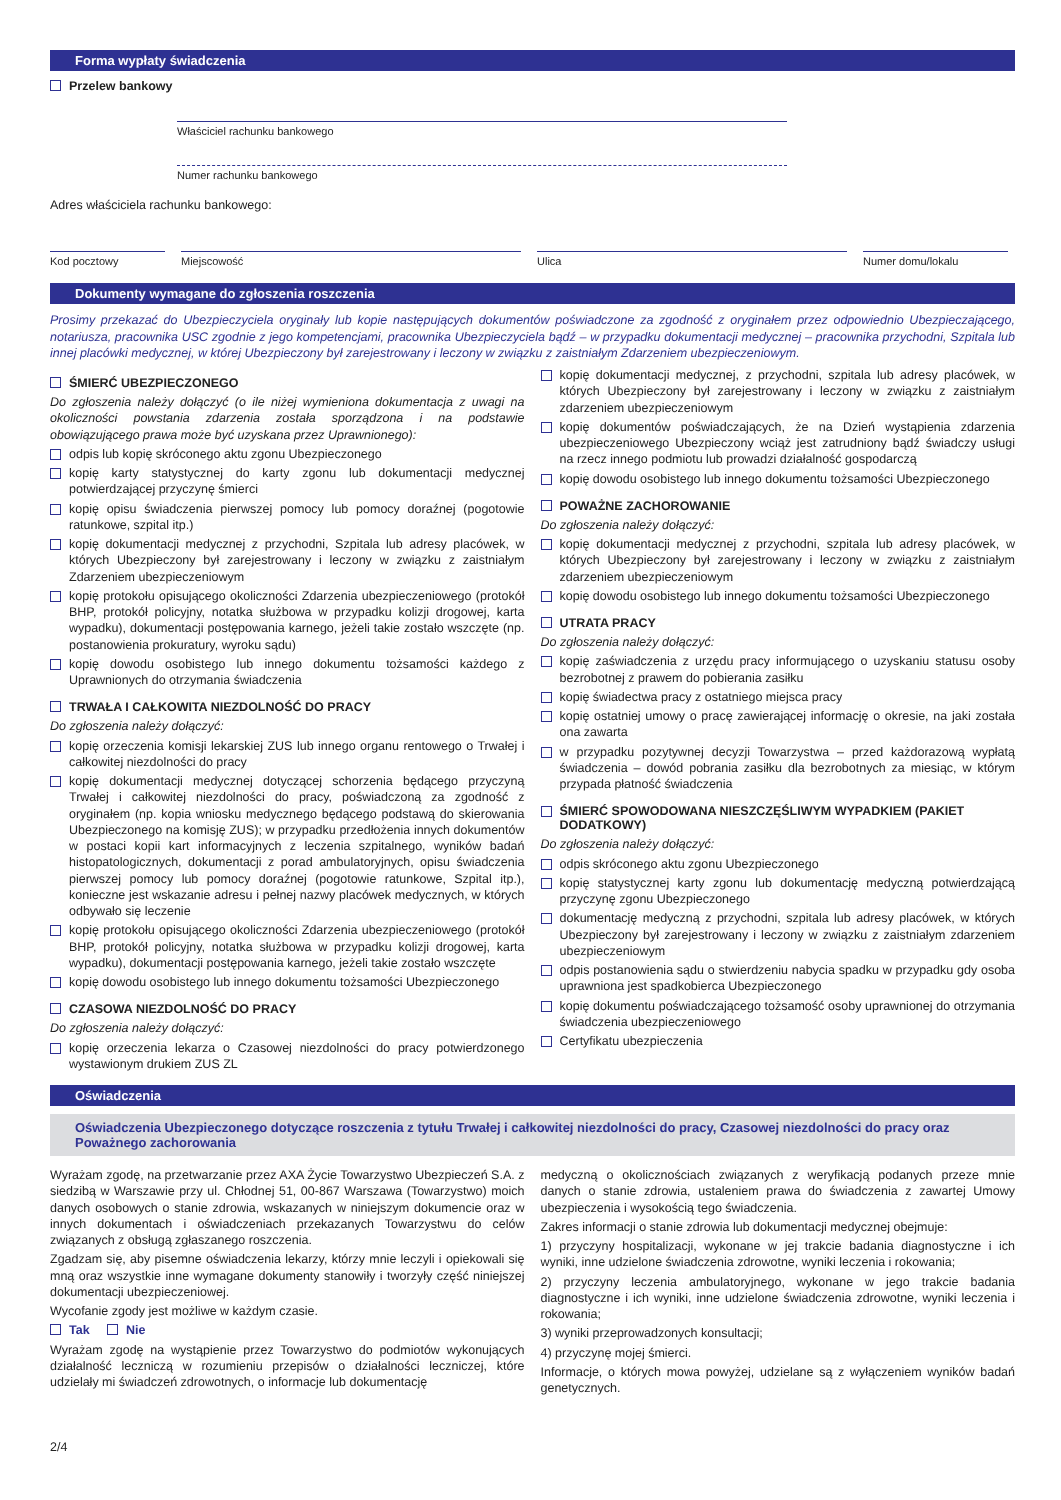Forma wypłaty świadczenia
Przelew bankowy
Właściciel rachunku bankowego
Numer rachunku bankowego
Adres właściciela rachunku bankowego:
Kod pocztowy Miejscowość Ulica Numer domu/lokalu
Dokumenty wymagane do zgłoszenia roszczenia
Prosimy przekazać do Ubezpieczyciela oryginały lub kopie następujących dokumentów poświadczone za zgodność z oryginałem przez odpowiednio Ubezpieczającego, notariusza, pracownika USC zgodnie z jego kompetencjami, pracownika Ubezpieczyciela bądź – w przypadku dokumentacji medycznej – pracownika przychodni, Szpitala lub innej placówki medycznej, w której Ubezpieczony był zarejestrowany i leczony w związku z zaistniałym Zdarzeniem ubezpieczeniowym.
ŚMIERĆ UBEZPIECZONEGO
Do zgłoszenia należy dołączyć (o ile niżej wymieniona dokumentacja z uwagi na okoliczności powstania zdarzenia została sporządzona i na podstawie obowiązującego prawa może być uzyskana przez Uprawnionego):
odpis lub kopię skróconego aktu zgonu Ubezpieczonego
kopię karty statystycznej do karty zgonu lub dokumentacji medycznej potwierdzającej przyczynę śmierci
kopię opisu świadczenia pierwszej pomocy lub pomocy doraźnej (pogotowie ratunkowe, szpital itp.)
kopię dokumentacji medycznej z przychodni, Szpitala lub adresy placówek, w których Ubezpieczony był zarejestrowany i leczony w związku z zaistniałym Zdarzeniem ubezpieczeniowym
kopię protokołu opisującego okoliczności Zdarzenia ubezpieczeniowego (protokół BHP, protokół policyjny, notatka służbowa w przypadku kolizji drogowej, karta wypadku), dokumentacji postępowania karnego, jeżeli takie zostało wszczęte (np. postanowienia prokuratury, wyroku sądu)
kopię dowodu osobistego lub innego dokumentu tożsamości każdego z Uprawnionych do otrzymania świadczenia
TRWAŁA I CAŁKOWITA NIEZDOLNOŚĆ DO PRACY
Do zgłoszenia należy dołączyć:
kopię orzeczenia komisji lekarskiej ZUS lub innego organu rentowego o Trwałej i całkowitej niezdolności do pracy
kopię dokumentacji medycznej dotyczącej schorzenia będącego przyczyną Trwałej i całkowitej niezdolności do pracy, poświadczoną za zgodność z oryginałem (np. kopia wniosku medycznego będącego podstawą do skierowania Ubezpieczonego na komisję ZUS); w przypadku przedłożenia innych dokumentów w postaci kopii kart informacyjnych z leczenia szpitalnego, wyników badań histopatologicznych, dokumentacji z porad ambulatoryjnych, opisu świadczenia pierwszej pomocy lub pomocy doraźnej (pogotowie ratunkowe, Szpital itp.), konieczne jest wskazanie adresu i pełnej nazwy placówek medycznych, w których odbywało się leczenie
kopię protokołu opisującego okoliczności Zdarzenia ubezpieczeniowego (protokół BHP, protokół policyjny, notatka służbowa w przypadku kolizji drogowej, karta wypadku), dokumentacji postępowania karnego, jeżeli takie zostało wszczęte
kopię dowodu osobistego lub innego dokumentu tożsamości Ubezpieczonego
CZASOWA NIEZDOLNOŚĆ DO PRACY
Do zgłoszenia należy dołączyć:
kopię orzeczenia lekarza o Czasowej niezdolności do pracy potwierdzonego wystawionym drukiem ZUS ZL
kopię dokumentacji medycznej, z przychodni, szpitala lub adresy placówek, w których Ubezpieczony był zarejestrowany i leczony w związku z zaistniałym zdarzeniem ubezpieczeniowym
kopię dokumentów poświadczających, że na Dzień wystąpienia zdarzenia ubezpieczeniowego Ubezpieczony wciąż jest zatrudniony bądź świadczy usługi na rzecz innego podmiotu lub prowadzi działalność gospodarczą
kopię dowodu osobistego lub innego dokumentu tożsamości Ubezpieczonego
POWAŻNE ZACHOROWANIE
Do zgłoszenia należy dołączyć:
kopię dokumentacji medycznej z przychodni, szpitala lub adresy placówek, w których Ubezpieczony był zarejestrowany i leczony w związku z zaistniałym zdarzeniem ubezpieczeniowym
kopię dowodu osobistego lub innego dokumentu tożsamości Ubezpieczonego
UTRATA PRACY
Do zgłoszenia należy dołączyć:
kopię zaświadczenia z urzędu pracy informującego o uzyskaniu statusu osoby bezrobotnej z prawem do pobierania zasiłku
kopię świadectwa pracy z ostatniego miejsca pracy
kopię ostatniej umowy o pracę zawierającej informację o okresie, na jaki została ona zawarta
w przypadku pozytywnej decyzji Towarzystwa – przed każdorazową wypłatą świadczenia – dowód pobrania zasiłku dla bezrobotnych za miesiąc, w którym przypada płatność świadczenia
ŚMIERĆ SPOWODOWANA NIESZCZĘŚLIWYM WYPADKIEM (PAKIET DODATKOWY)
Do zgłoszenia należy dołączyć:
odpis skróconego aktu zgonu Ubezpieczonego
kopię statystycznej karty zgonu lub dokumentację medyczną potwierdzającą przyczynę zgonu Ubezpieczonego
dokumentację medyczną z przychodni, szpitala lub adresy placówek, w których Ubezpieczony był zarejestrowany i leczony w związku z zaistniałym zdarzeniem ubezpieczeniowym
odpis postanowienia sądu o stwierdzeniu nabycia spadku w przypadku gdy osoba uprawniona jest spadkobierca Ubezpieczonego
kopię dokumentu poświadczającego tożsamość osoby uprawnionej do otrzymania świadczenia ubezpieczeniowego
Certyfikatu ubezpieczenia
Oświadczenia
Oświadczenia Ubezpieczonego dotyczące roszczenia z tytułu Trwałej i całkowitej niezdolności do pracy, Czasowej niezdolności do pracy oraz Poważnego zachorowania
Wyrażam zgodę, na przetwarzanie przez AXA Życie Towarzystwo Ubezpieczeń S.A. z siedzibą w Warszawie przy ul. Chłodnej 51, 00-867 Warszawa (Towarzystwo) moich danych osobowych o stanie zdrowia, wskazanych w niniejszym dokumencie oraz w innych dokumentach i oświadczeniach przekazanych Towarzystwu do celów związanych z obsługą zgłaszanego roszczenia.
Zgadzam się, aby pisemne oświadczenia lekarzy, którzy mnie leczyli i opiekowali się mną oraz wszystkie inne wymagane dokumenty stanowiły i tworzyły część niniejszej dokumentacji ubezpieczeniowej.
Wycofanie zgody jest możliwe w każdym czasie.
Tak Nie
Wyrażam zgodę na wystąpienie przez Towarzystwo do podmiotów wykonujących działalność leczniczą w rozumieniu przepisów o działalności leczniczej, które udzielały mi świadczeń zdrowotnych, o informacje lub dokumentację
medyczną o okolicznościach związanych z weryfikacją podanych przeze mnie danych o stanie zdrowia, ustaleniem prawa do świadczenia z zawartej Umowy ubezpieczenia i wysokością tego świadczenia.
Zakres informacji o stanie zdrowia lub dokumentacji medycznej obejmuje:
1) przyczyny hospitalizacji, wykonane w jej trakcie badania diagnostyczne i ich wyniki, inne udzielone świadczenia zdrowotne, wyniki leczenia i rokowania;
2) przyczyny leczenia ambulatoryjnego, wykonane w jego trakcie badania diagnostyczne i ich wyniki, inne udzielone świadczenia zdrowotne, wyniki leczenia i rokowania;
3) wyniki przeprowadzonych konsultacji;
4) przyczynę mojej śmierci.
Informacje, o których mowa powyżej, udzielane są z wyłączeniem wyników badań genetycznych.
2/4